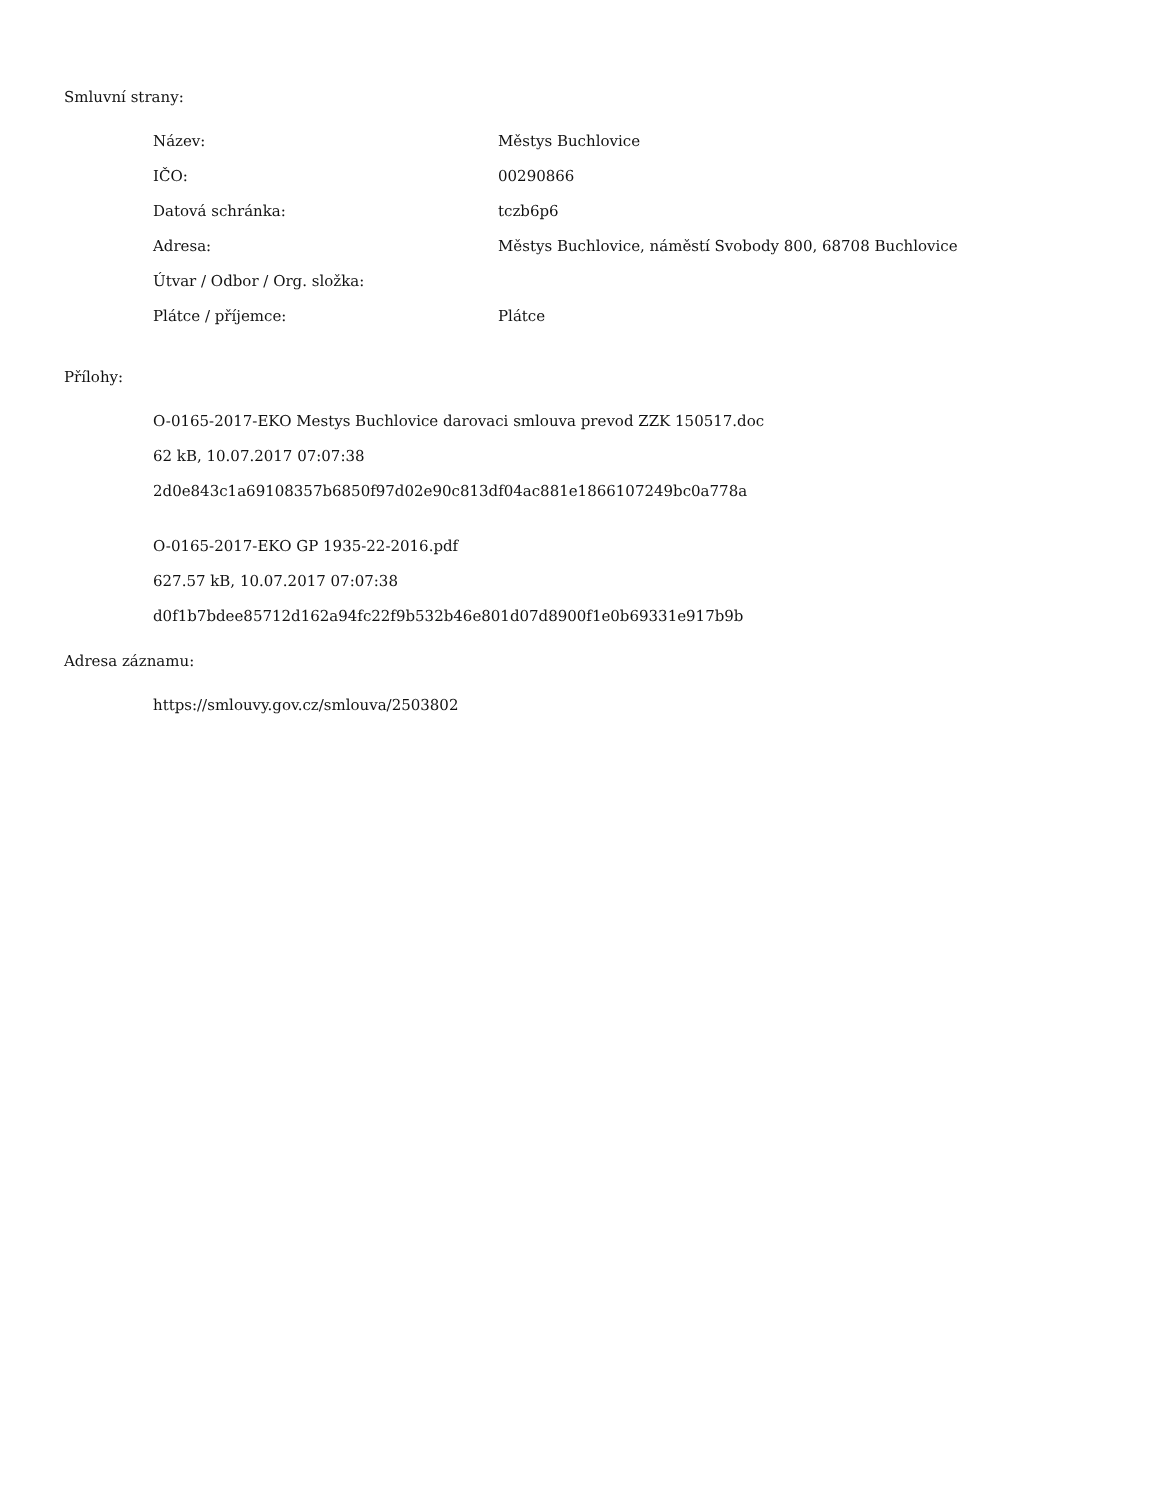Smluvní strany:
| Název: | Městys Buchlovice |
| IČO: | 00290866 |
| Datová schránka: | tczb6p6 |
| Adresa: | Městys Buchlovice, náměstí Svobody 800, 68708 Buchlovice |
| Útvar / Odbor / Org. složka: | |
| Plátce / příjemce: | Plátce |
Přílohy:
O-0165-2017-EKO Mestys Buchlovice darovaci smlouva prevod ZZK 150517.doc
62 kB, 10.07.2017 07:07:38
2d0e843c1a69108357b6850f97d02e90c813df04ac881e1866107249bc0a778a
O-0165-2017-EKO GP 1935-22-2016.pdf
627.57 kB, 10.07.2017 07:07:38
d0f1b7bdee85712d162a94fc22f9b532b46e801d07d8900f1e0b69331e917b9b
Adresa záznamu:
https://smlouvy.gov.cz/smlouva/2503802